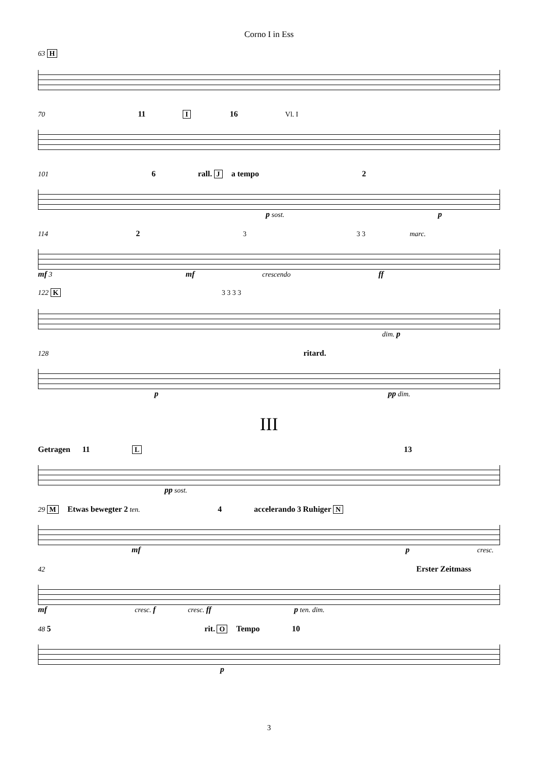Corno I in Ess
63 H
70 11 I 16 Vl. I
101 6 rall. J a tempo 2
p sost. p
114 2 3 3 3 marc.
mf 3 mf crescendo ff
122 K 3 3 3 3
dim. p
128 ritard.
p pp dim.
III
Getragen 11 L 13
pp sost.
29 M Etwas bewegter 2 ten. 4 accelerando 3 Ruhiger N
mf p cresc.
42 Erster Zeitmass
mf cresc. f cresc. ff p ten. dim.
48 5 rit. O Tempo 10
p
3